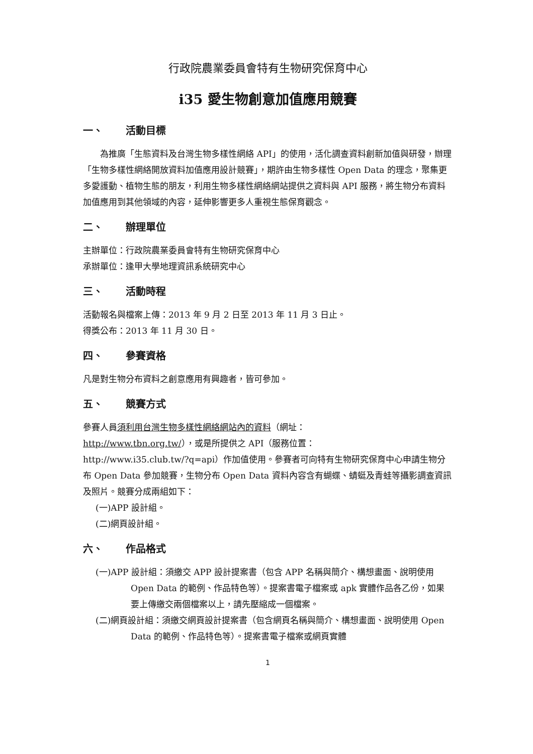行政院農業委員會特有生物研究保育中心
i35 愛生物創意加值應用競賽
一、 活動目標
為推廣「生態資料及台灣生物多樣性網絡 API」的使用，活化調查資料創新加值與研發，辦理「生物多樣性網絡開放資料加值應用設計競賽」，期許由生物多樣性 Open Data 的理念，聚集更多愛護動、植物生態的朋友，利用生物多樣性網絡網站提供之資料與 API 服務，將生物分布資料加值應用到其他領域的內容，延伸影響更多人重視生態保育觀念。
二、 辦理單位
主辦單位：行政院農業委員會特有生物研究保育中心
承辦單位：逢甲大學地理資訊系統研究中心
三、 活動時程
活動報名與檔案上傳：2013 年 9 月 2 日至 2013 年 11 月 3 日止。
得獎公布：2013 年 11 月 30 日。
四、 參賽資格
凡是對生物分布資料之創意應用有興趣者，皆可參加。
五、 競賽方式
參賽人員須利用台灣生物多樣性網絡網站內的資料（網址：
http://www.tbn.org.tw/），或是所提供之 API（服務位置：
http://www.i35.club.tw/?q=api）作加值使用。參賽者可向特有生物研究保育中心申請生物分布 Open Data 參加競賽，生物分布 Open Data 資料內容含有蝴蝶、蜻蜓及青蛙等攝影調查資訊及照片。競賽分成兩組如下：
(一)APP 設計組。
(二)網頁設計組。
六、 作品格式
(一)APP 設計組：須繳交 APP 設計提案書（包含 APP 名稱與簡介、構想畫面、說明使用 Open Data 的範例、作品特色等）。提案書電子檔案或 apk 實體作品各乙份，如果要上傳繳交兩個檔案以上，請先壓縮成一個檔案。
(二)網頁設計組：須繳交網頁設計提案書（包含網頁名稱與簡介、構想畫面、說明使用 Open Data 的範例、作品特色等）。提案書電子檔案或網頁實體
1